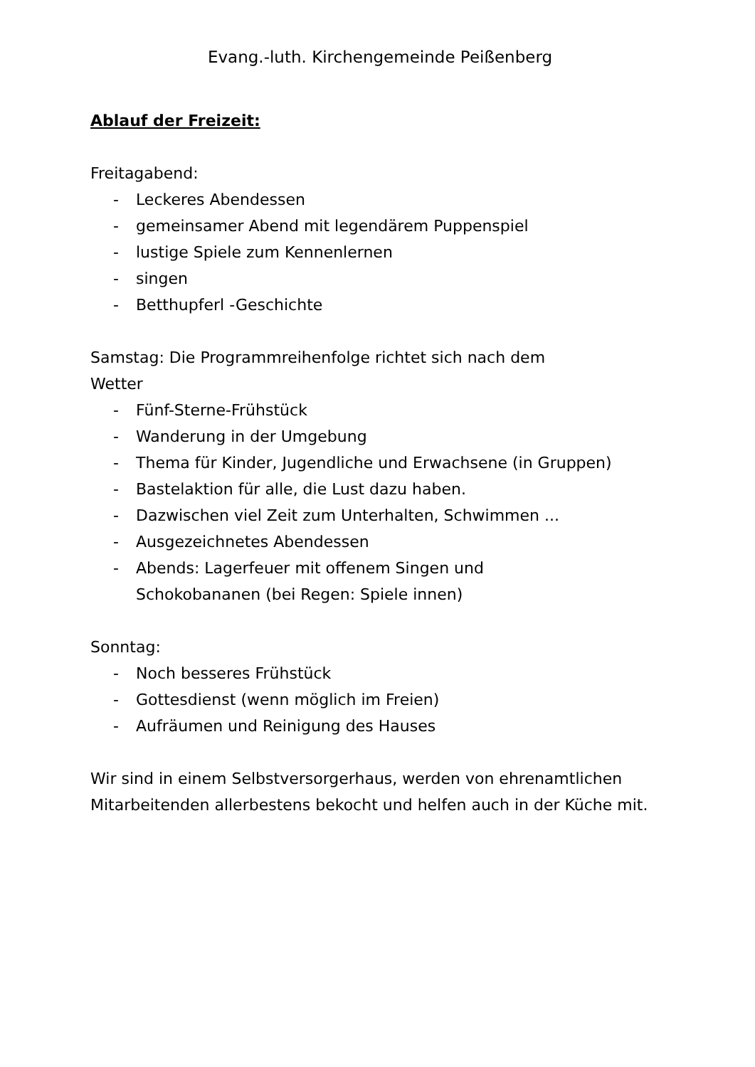Evang.-luth. Kirchengemeinde Peißenberg
Ablauf der Freizeit:
Freitagabend:
- Leckeres Abendessen
- gemeinsamer Abend mit legendärem Puppenspiel
- lustige Spiele zum Kennenlernen
- singen
- Betthupferl -Geschichte
Samstag: Die Programmreihenfolge richtet sich nach dem
Wetter
- Fünf-Sterne-Frühstück
- Wanderung in der Umgebung
- Thema für Kinder, Jugendliche und Erwachsene (in Gruppen)
- Bastelaktion für alle, die Lust dazu haben.
- Dazwischen viel Zeit zum Unterhalten, Schwimmen ...
- Ausgezeichnetes Abendessen
- Abends: Lagerfeuer mit offenem Singen und
Schokobananen (bei Regen: Spiele innen)
Sonntag:
- Noch besseres Frühstück
- Gottesdienst (wenn möglich im Freien)
- Aufräumen und Reinigung des Hauses
Wir sind in einem Selbstversorgerhaus, werden von ehrenamtlichen Mitarbeitenden allerbestens bekocht und helfen auch in der Küche mit.